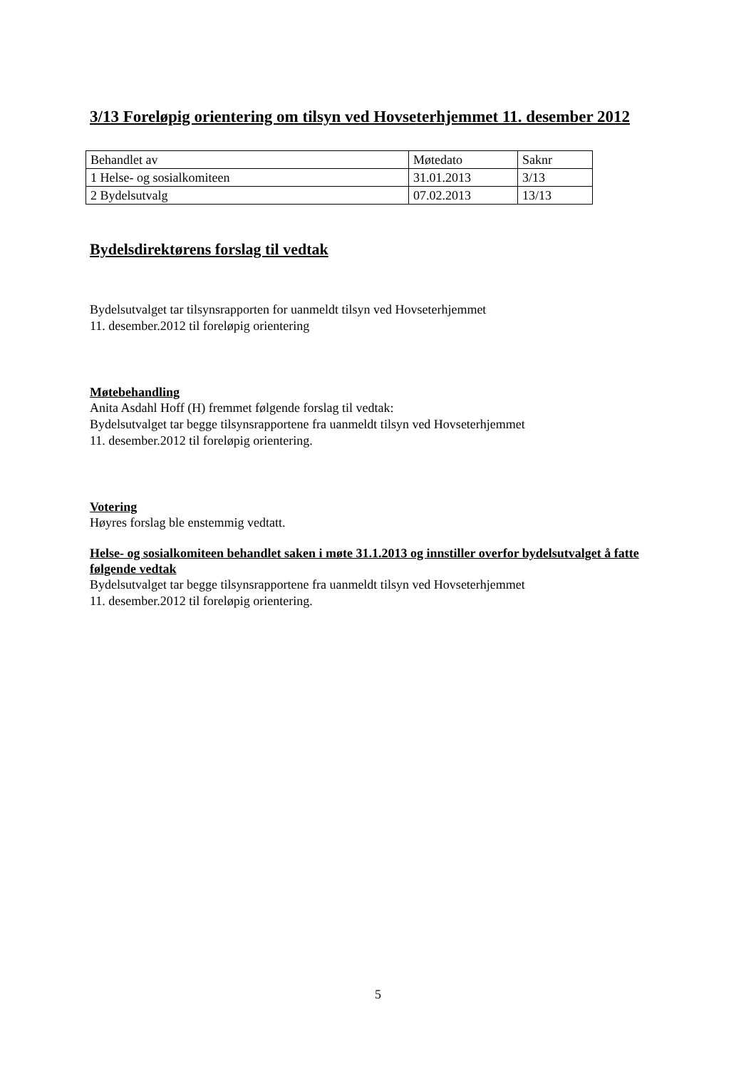3/13 Foreløpig orientering om tilsyn ved Hovseterhjemmet 11. desember 2012
| Behandlet av | Møtedato | Saknr |
| 1 Helse- og sosialkomiteen | 31.01.2013 | 3/13 |
| 2 Bydelsutvalg | 07.02.2013 | 13/13 |
Bydelsdirektørens forslag til vedtak
Bydelsutvalget tar tilsynsrapporten for uanmeldt tilsyn ved Hovseterhjemmet
11. desember.2012 til foreløpig orientering
Møtebehandling
Anita Asdahl Hoff (H) fremmet følgende forslag til vedtak:
Bydelsutvalget tar begge tilsynsrapportene fra uanmeldt tilsyn ved Hovseterhjemmet
11. desember.2012 til foreløpig orientering.
Votering
Høyres forslag ble enstemmig vedtatt.
Helse- og sosialkomiteen behandlet saken i møte 31.1.2013 og innstiller overfor bydelsutvalget å fatte følgende vedtak
Bydelsutvalget tar begge tilsynsrapportene fra uanmeldt tilsyn ved Hovseterhjemmet
11. desember.2012 til foreløpig orientering.
5